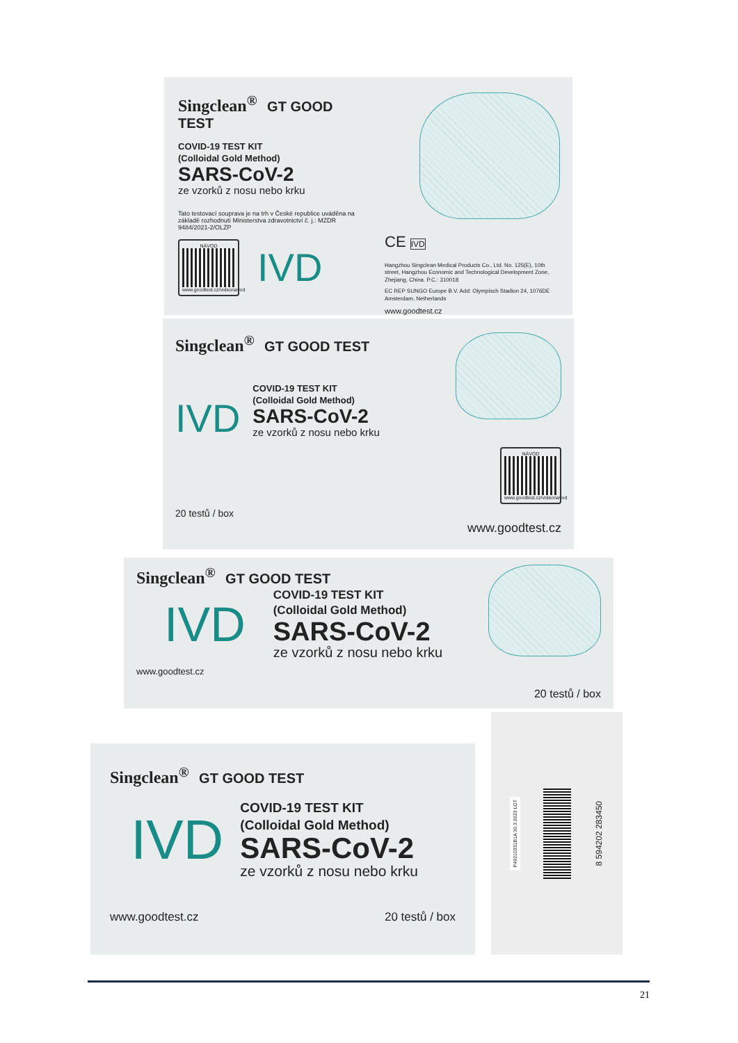Singclean<sup>®</sup> GT GOOD TEST
COVID-19 TEST KIT
(Colloidal Gold Method)
SARS-CoV-2
ze vzorků z nosu nebo krku
Tato testovací souprava je na trh v České republice uváděna na základě rozhodnutí Ministerstva zdravotnictví č. j.: MZDR 9484/2021-2/OLZP
NÁVOD
www.goodtest.cz/videonavod
IVD
CE IVD
Hangzhou Singclean Medical Products Co., Ltd. No. 125(E), 10th street, Hangzhou Economic and Technological Development Zone, Zhejiang, China. P.C.: 310018
EC REP SUNGO Europe B.V. Add: Olympisch Stadion 24, 1076DE Amsterdam, Netherlands
www.goodtest.cz
Singclean<sup>®</sup> GT GOOD TEST
IVD
COVID-19 TEST KIT
(Colloidal Gold Method)
SARS-CoV-2
ze vzorků z nosu nebo krku
20 testů / box
NÁVOD
www.goodtest.cz/videonavod
www.goodtest.cz
Singclean<sup>®</sup> GT GOOD TEST
IVD
COVID-19 TEST KIT
(Colloidal Gold Method)
SARS-CoV-2
ze vzorků z nosu nebo krku
www.goodtest.cz
20 testů / box
Singclean<sup>®</sup> GT GOOD TEST
IVD
COVID-19 TEST KIT
(Colloidal Gold Method)
SARS-CoV-2
ze vzorků z nosu nebo krku
www.goodtest.cz 20 testů / box
P49210331B1A 30.3.2023 LOT
8 594202 283450
21